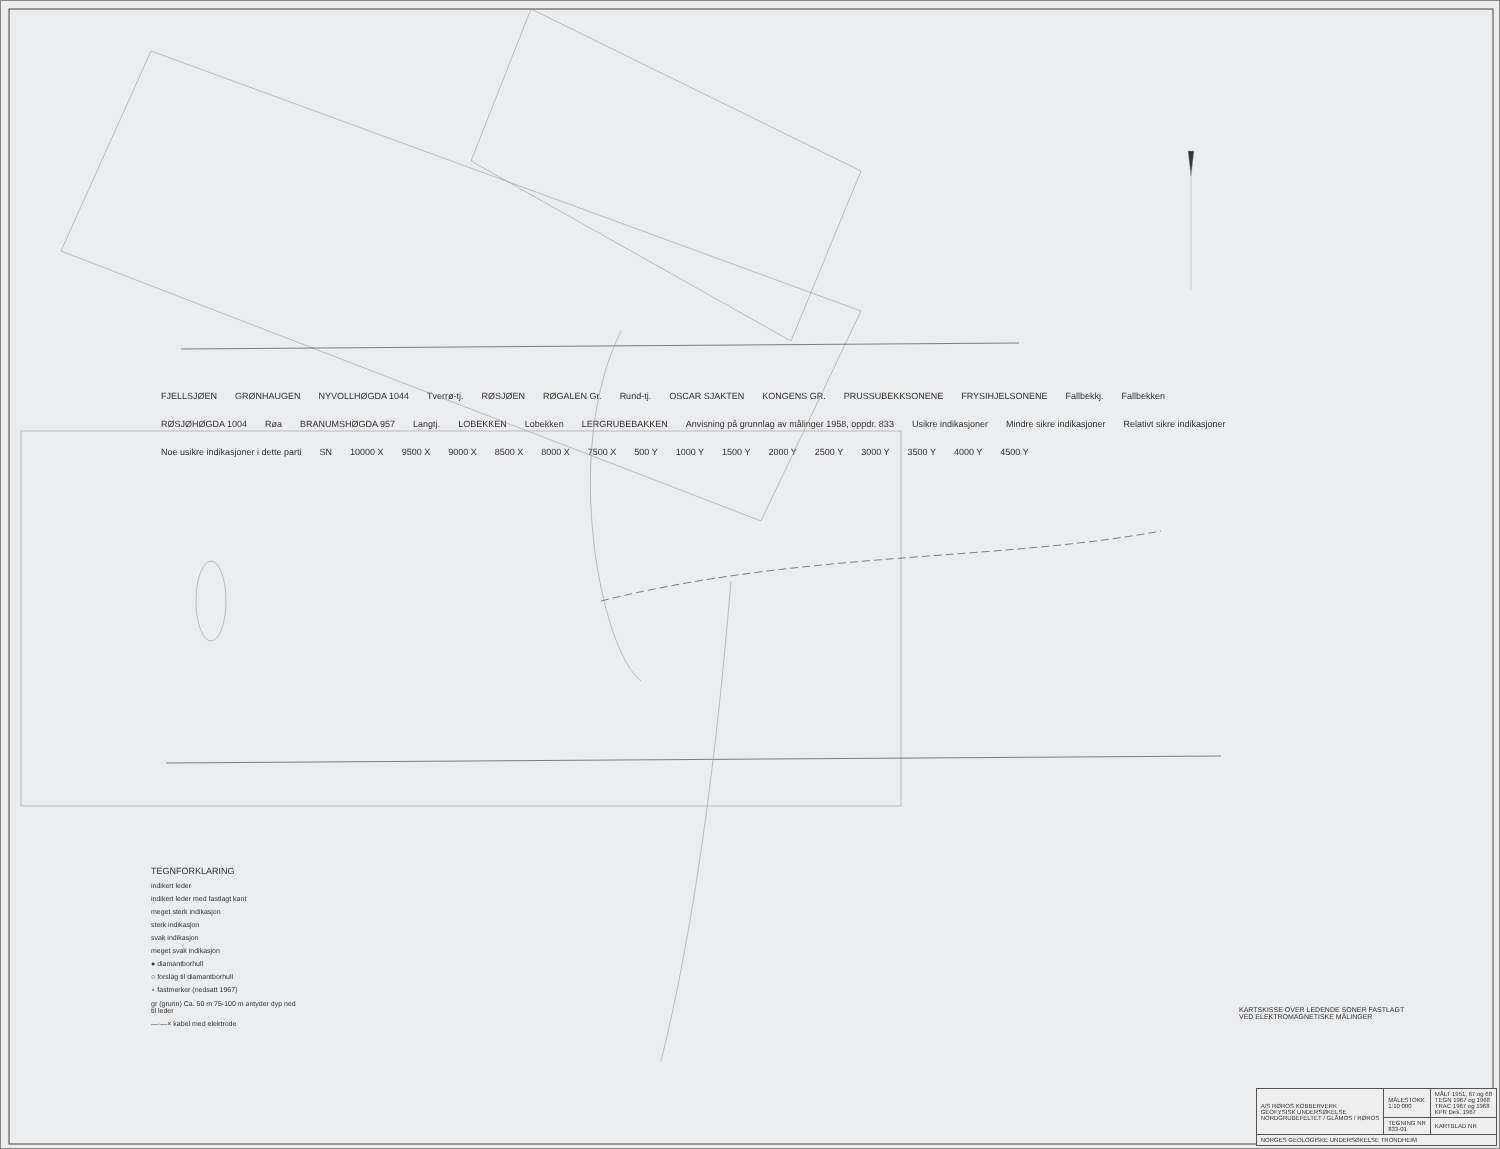FJELLSJØEN GRØNHAUGEN NYVOLLHØGDA 1044 Tverrø-tj. RØSJØEN RØGALEN Gr. Rund-tj. OSCAR SJAKTEN KONGENS GR. PRUSSUBEKKSONENE FRYSIHJELSONENE Fallbekkj. Fallbekken RØSJØHØGDA 1004 Røa BRANUMSHØGDA 957 Langtj. LOBEKKEN Lobekken LERGRUBEBAKKEN Anvisning på grunnlag av målinger 1958, oppdr. 833 Usikre indikasjoner Mindre sikre indikasjoner Relativt sikre indikasjoner Noe usikre indikasjoner i dette parti SN 10000 X 9500 X 9000 X 8500 X 8000 X 7500 X 500 Y 1000 Y 1500 Y 2000 Y 2500 Y 3000 Y 3500 Y 4000 Y 4500 Y
TEGNFORKLARING
indikert leder
indikert leder med fastlagt kant
meget sterk indikasjon
sterk indikasjon
svak indikasjon
meget svak indikasjon
● diamantborhull
○ forslag til diamantborhull
∘ fastmerker (nedsatt 1967)
gr (grunn) Ca. 50 m 75-100 m antyder dyp ned til leder
—·—× kabel med elektrode
KARTSKISSE OVER LEDENDE SONER FASTLAGT
VED ELEKTROMAGNETISKE MÅLINGER
| A/S RØROS KOBBERVERK GEOFYSISK UNDERSØKELSE NORDGRUBEFELTET / GLÅMOS / RØROS | MÅLESTOKK 1:10 000 | MÅLT 1951, 67 og 68 TEGN 1967 og 1968 TRAC 1967 og 1968 KFR Des. 1967 |
| | TEGNING NR 833-01 | KARTBLAD NR |
| NORGES GEOLOGISKE UNDERSØKELSE TRONDHEIM | | |